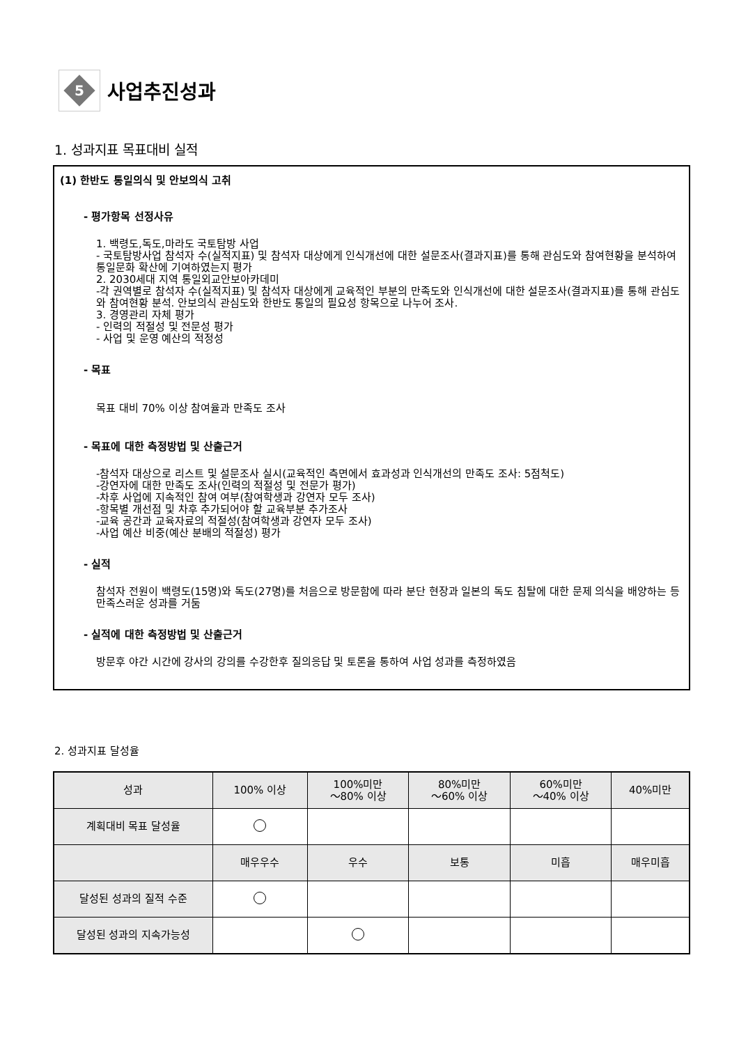5
사업추진성과
1. 성과지표 목표대비 실적
(1) 한반도 통일의식 및 안보의식 고취
- 평가항목 선정사유
1. 백령도,독도,마라도 국토탐방 사업
- 국토탐방사업 참석자 수(실적지표) 및 참석자 대상에게 인식개선에 대한 설문조사(결과지표)를 통해 관심도와 참여현황을 분석하여 통일문화 확산에 기여하였는지 평가
2. 2030세대 지역 통일외교안보아카데미
-각 권역별로 참석자 수(실적지표) 및 참석자 대상에게 교육적인 부분의 만족도와 인식개선에 대한 설문조사(결과지표)를 통해 관심도와 참여현황 분석. 안보의식 관심도와 한반도 통일의 필요성 항목으로 나누어 조사.
3. 경영관리 자체 평가
- 인력의 적절성 및 전문성 평가
- 사업 및 운영 예산의 적정성
- 목표
목표 대비 70% 이상 참여율과 만족도 조사
- 목표에 대한 측정방법 및 산출근거
-참석자 대상으로 리스트 및 설문조사 실시(교육적인 측면에서 효과성과 인식개선의 만족도 조사: 5점척도)
-강연자에 대한 만족도 조사(인력의 적절성 및 전문가 평가)
-차후 사업에 지속적인 참여 여부(참여학생과 강연자 모두 조사)
-항목별 개선점 및 차후 추가되어야 할 교육부분 추가조사
-교육 공간과 교육자료의 적절성(참여학생과 강연자 모두 조사)
-사업 예산 비중(예산 분배의 적절성) 평가
- 실적
참석자 전원이 백령도(15명)와 독도(27명)를 처음으로 방문함에 따라 분단 현장과 일본의 독도 침탈에 대한 문제 의식을 배양하는 등 만족스러운 성과를 거둠
- 실적에 대한 측정방법 및 산출근거
방문후 야간 시간에 강사의 강의를 수강한후 질의응답 및 토론을 통하여 사업 성과를 측정하였음
2. 성과지표 달성율
| 성과 | 100% 이상 | 100%미만 ～80% 이상 | 80%미만 ～60% 이상 | 60%미만 ～40% 이상 | 40%미만 |
| --- | --- | --- | --- | --- | --- |
| 계획대비 목표 달성율 | | | | | |
| | 매우우수 | 우수 | 보통 | 미흡 | 매우미흡 |
| 달성된 성과의 질적 수준 | | | | | |
| 달성된 성과의 지속가능성 | | | | | |